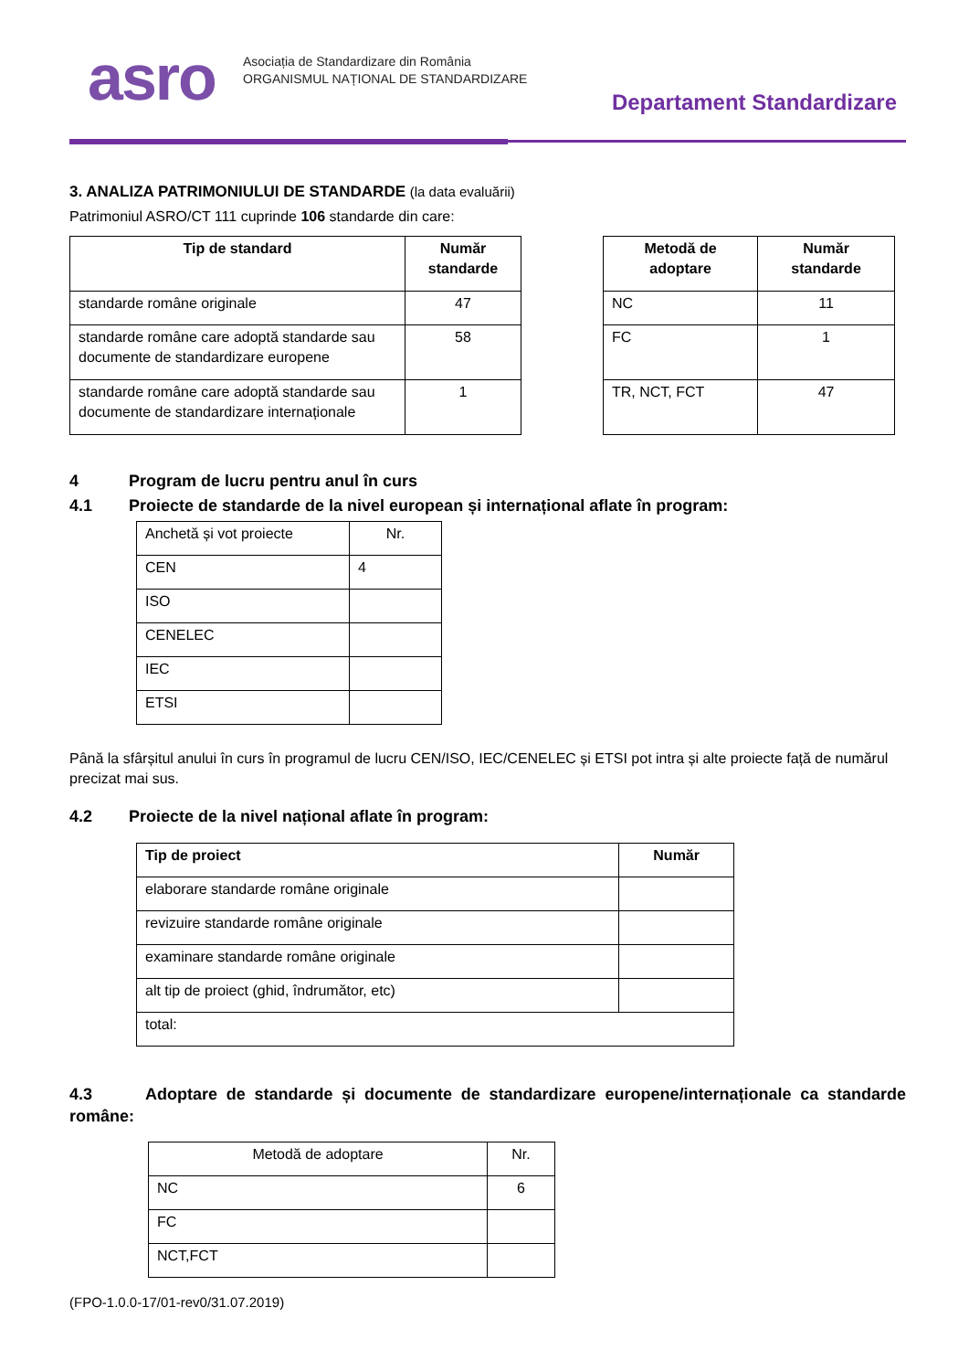asro
Asociația de Standardizare din România
ORGANISMUL NAȚIONAL DE STANDARDIZARE
Departament Standardizare
3. ANALIZA PATRIMONIULUI DE STANDARDE (la data evaluării)
Patrimoniul ASRO/CT 111 cuprinde 106 standarde din care:
| Tip de standard | Număr standarde |
| --- | --- |
| standarde române originale | 47 |
| standarde române care adoptă standarde sau documente de standardizare europene | 58 |
| standarde române care adoptă standarde sau documente de standardizare internaționale | 1 |
| Metodă de adoptare | Număr standarde |
| --- | --- |
| NC | 11 |
| FC | 1 |
| TR, NCT, FCT | 47 |
4 Program de lucru pentru anul în curs
4.1 Proiecte de standarde de la nivel european și internațional aflate în program:
| Anchetă și vot proiecte | Nr. |
| CEN | 4 |
| ISO | |
| CENELEC | |
| IEC | |
| ETSI | |
Până la sfârșitul anului în curs în programul de lucru CEN/ISO, IEC/CENELEC și ETSI pot intra și alte proiecte față de numărul precizat mai sus.
4.2 Proiecte de la nivel național aflate în program:
| Tip de proiect | Număr |
| --- | --- |
| elaborare standarde române originale | |
| revizuire standarde române originale | |
| examinare standarde române originale | |
| alt tip de proiect (ghid, îndrumător, etc) | |
| total: | |
4.3 Adoptare de standarde și documente de standardizare europene/internaționale ca standarde române:
| Metodă de adoptare | Nr. |
| NC | 6 |
| FC | |
| NCT,FCT | |
(FPO-1.0.0-17/01-rev0/31.07.2019)